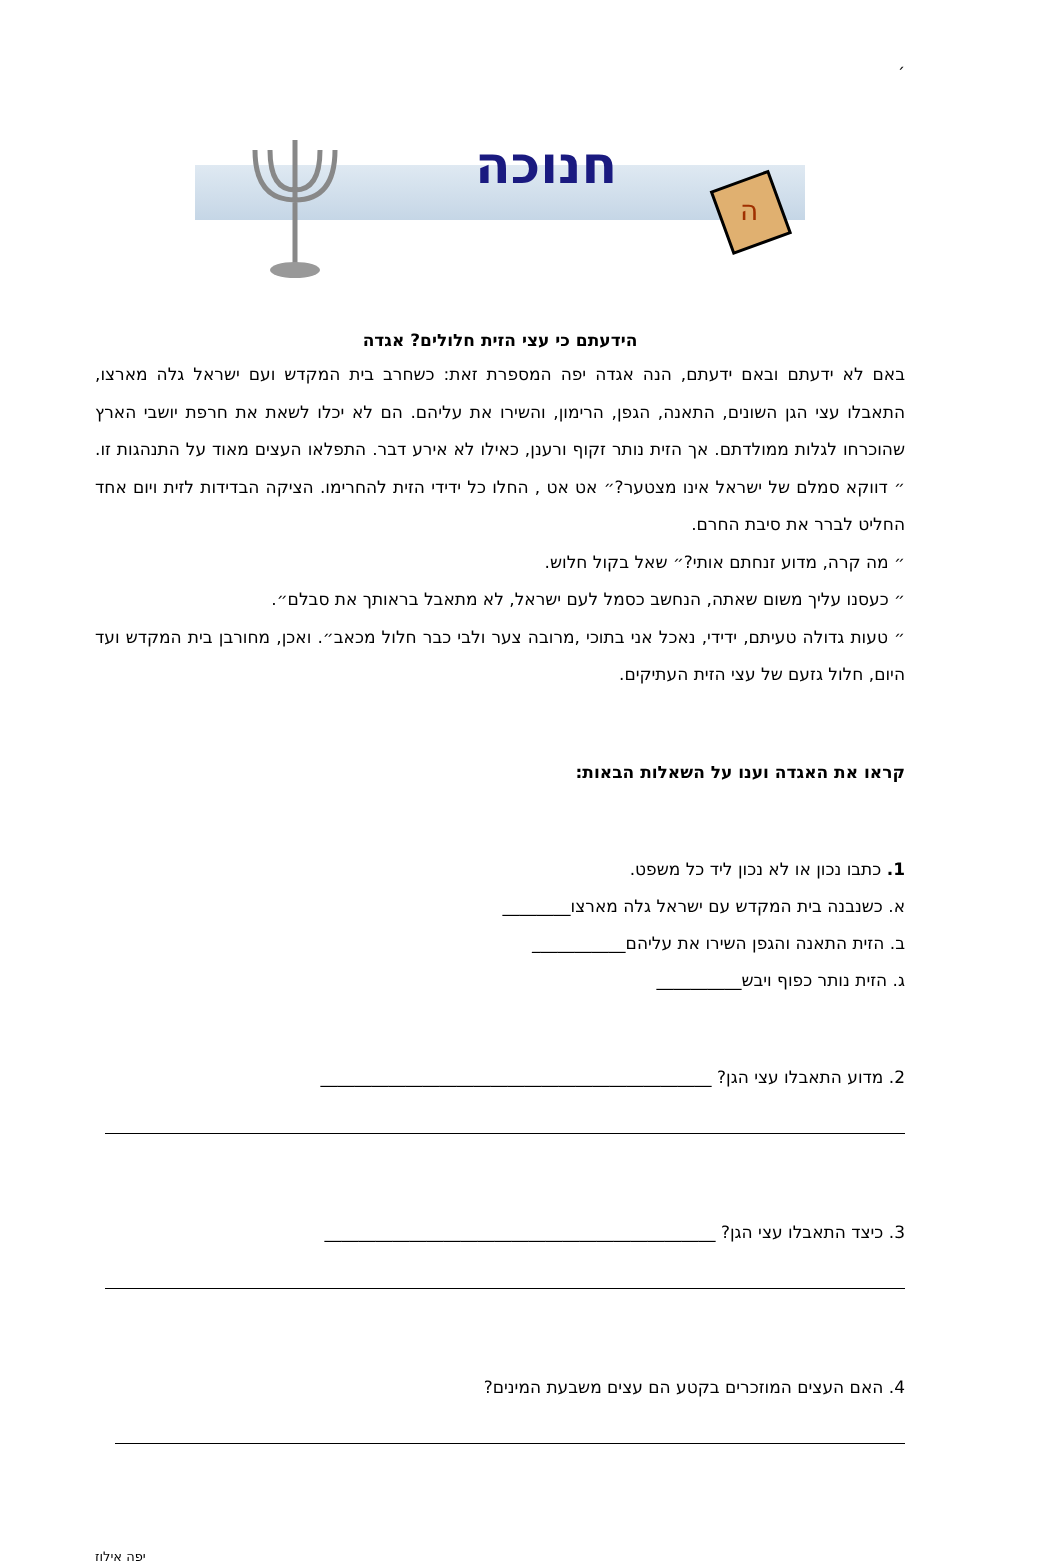׳
חנוכה
ה
הידעתם כי עצי הזית חלולים? אגדה
באם לא ידעתם ובאם ידעתם, הנה אגדה יפה המספרת זאת: כשחרב בית המקדש ועם ישראל גלה מארצו, התאבלו עצי הגן השונים, התאנה, הגפן, הרימון, והשירו את עליהם. הם לא יכלו לשאת את חרפת יושבי הארץ שהוכרחו לגלות ממולדתם. אך הזית נותר זקוף ורענן, כאילו לא אירע דבר. התפלאו העצים מאוד על התנהגות זו. ״ דווקא סמלם של ישראל אינו מצטער?״ אט אט , החלו כל ידידי הזית להחרימו. הציקה הבדידות לזית ויום אחד החליט לברר את סיבת החרם.
״ מה קרה, מדוע זנחתם אותי?״ שאל בקול חלוש.
״ כעסנו עליך משום שאתה, הנחשב כסמל לעם ישראל, לא מתאבל בראותך את סבלם״.
״ טעות גדולה טעיתם, ידידי, נאכל אני בתוכי ,מרובה צער ולבי כבר חלול מכאב״. ואכן, מחורבן בית המקדש ועד היום, חלול גזעם של עצי הזית העתיקים.
קראו את האגדה וענו על השאלות הבאות:
1. כתבו נכון או לא נכון ליד כל משפט.
א. כשנבנה בית המקדש עם ישראל גלה מארצו________
ב. הזית התאנה והגפן השירו את עליהם___________
ג. הזית נותר כפוף ויבש__________
2. מדוע התאבלו עצי הגן? ______________________________________________
3. כיצד התאבלו עצי הגן? ______________________________________________
4. האם העצים המוזכרים בקטע הם עצים משבעת המינים?
יפה אילוז